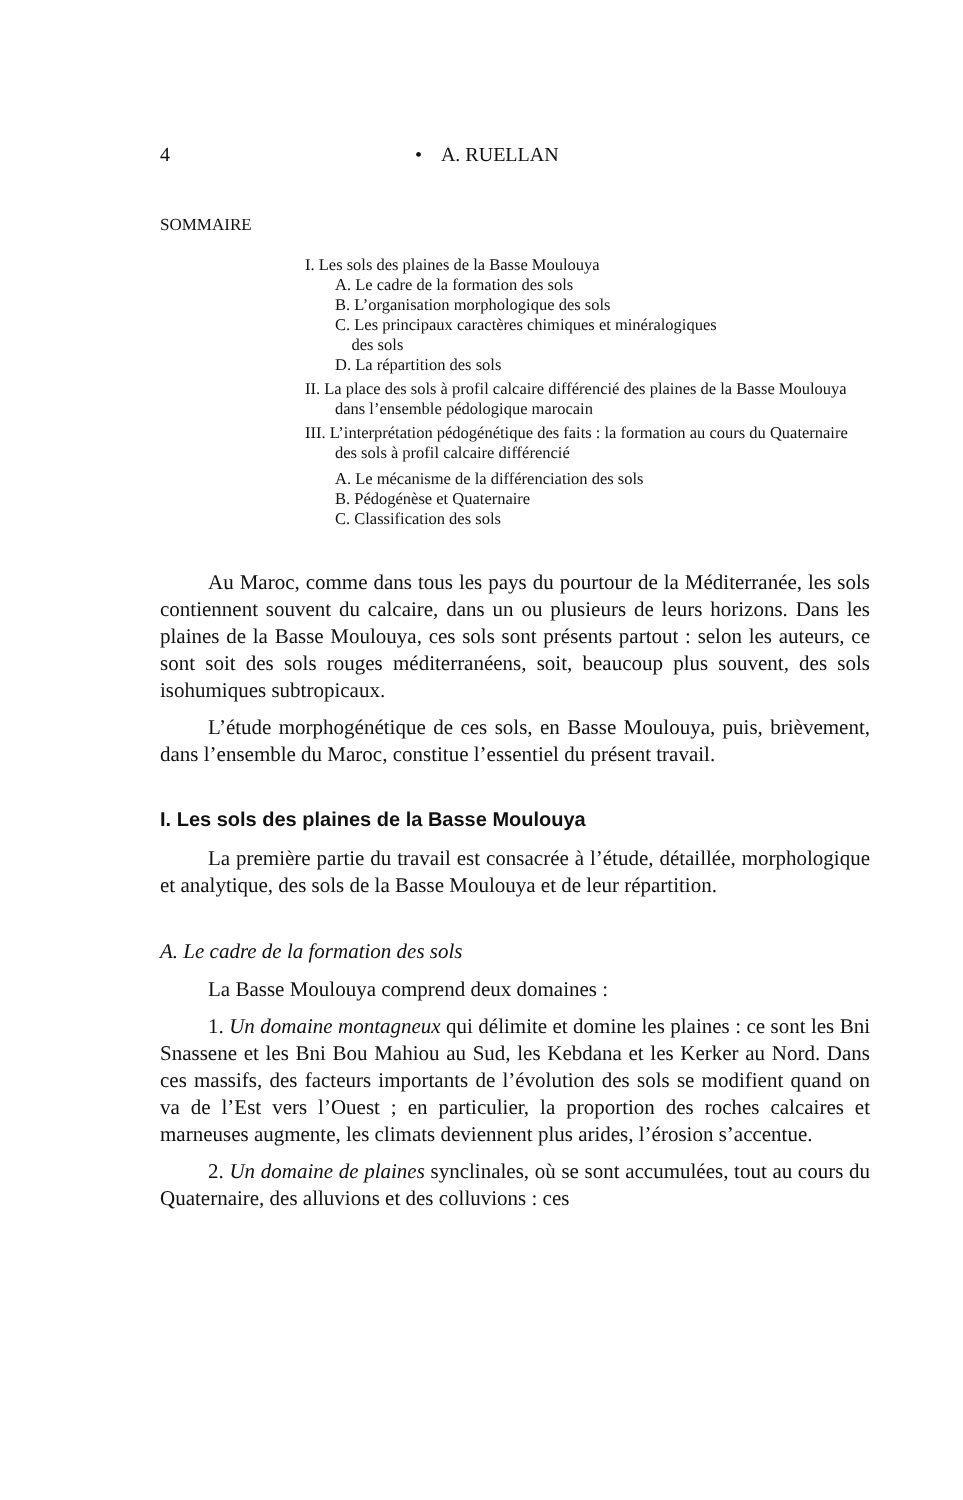4 • A. RUELLAN
SOMMAIRE
I. Les sols des plaines de la Basse Moulouya
A. Le cadre de la formation des sols
B. L’organisation morphologique des sols
C. Les principaux caractères chimiques et minéralogiques
des sols
D. La répartition des sols
II. La place des sols à profil calcaire différencié des plaines de la Basse Moulouya dans l’ensemble pédologique marocain
III. L’interprétation pédogénétique des faits : la formation au cours du Quaternaire des sols à profil calcaire différencié
A. Le mécanisme de la différenciation des sols
B. Pédogénèse et Quaternaire
C. Classification des sols
Au Maroc, comme dans tous les pays du pourtour de la Méditerranée, les sols contiennent souvent du calcaire, dans un ou plusieurs de leurs horizons. Dans les plaines de la Basse Moulouya, ces sols sont présents partout : selon les auteurs, ce sont soit des sols rouges méditerranéens, soit, beaucoup plus souvent, des sols isohumiques subtropicaux.
L’étude morphogénétique de ces sols, en Basse Moulouya, puis, brièvement, dans l’ensemble du Maroc, constitue l’essentiel du présent travail.
I. Les sols des plaines de la Basse Moulouya
La première partie du travail est consacrée à l’étude, détaillée, morphologique et analytique, des sols de la Basse Moulouya et de leur répartition.
A. Le cadre de la formation des sols
La Basse Moulouya comprend deux domaines :
1. Un domaine montagneux qui délimite et domine les plaines : ce sont les Bni Snassene et les Bni Bou Mahiou au Sud, les Kebdana et les Kerker au Nord. Dans ces massifs, des facteurs importants de l’évolution des sols se modifient quand on va de l’Est vers l’Ouest ; en particulier, la proportion des roches calcaires et marneuses augmente, les climats deviennent plus arides, l’érosion s’accentue.
2. Un domaine de plaines synclinales, où se sont accumulées, tout au cours du Quaternaire, des alluvions et des colluvions : ces